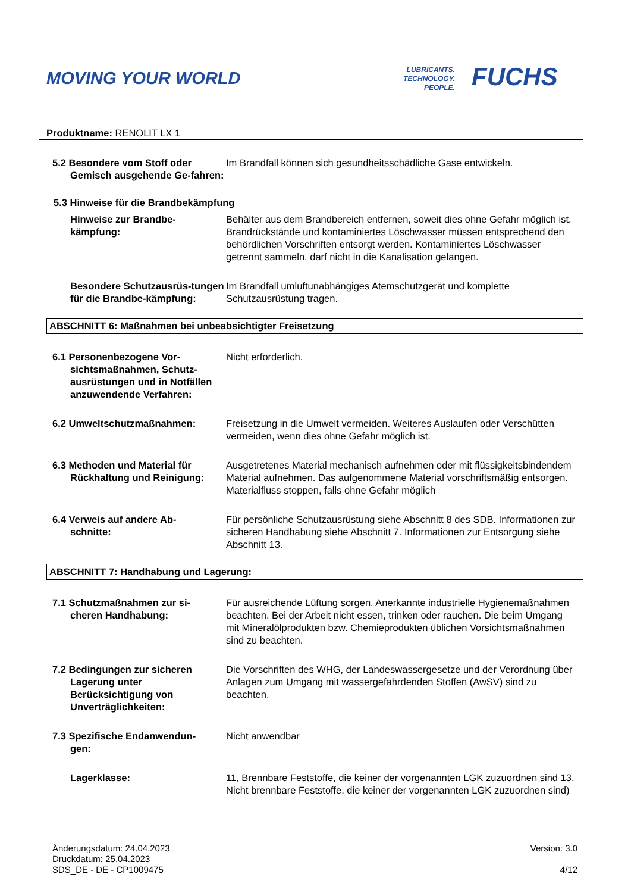MOVING YOUR WORLD
LUBRICANTS.
TECHNOLOGY.
PEOPLE.
FUCHS
Produktname: RENOLIT LX 1
5.2 Besondere vom Stoff oder
Gemisch ausgehende Ge-fahren:
Im Brandfall können sich gesundheitsschädliche Gase entwickeln.
5.3 Hinweise für die Brandbekämpfung
Hinweise zur Brandbe-kämpfung:
Behälter aus dem Brandbereich entfernen, soweit dies ohne Gefahr möglich ist. Brandrückstände und kontaminiertes Löschwasser müssen entsprechend den behördlichen Vorschriften entsorgt werden. Kontaminiertes Löschwasser getrennt sammeln, darf nicht in die Kanalisation gelangen.
Besondere Schutzausrüs-tungen für die Brandbe-kämpfung:
Im Brandfall umluftunabhängiges Atemschutzgerät und komplette Schutzausrüstung tragen.
ABSCHNITT 6: Maßnahmen bei unbeabsichtigter Freisetzung
6.1 Personenbezogene Vor-
sichtsmaßnahmen, Schutz-ausrüstungen und in Notfällen anzuwendende Verfahren:
Nicht erforderlich.
6.2 Umweltschutzmaßnahmen: Freisetzung in die Umwelt vermeiden. Weiteres Auslaufen oder Verschütten vermeiden, wenn dies ohne Gefahr möglich ist.
6.3 Methoden und Material für
Rückhaltung und Reinigung:
Ausgetretenes Material mechanisch aufnehmen oder mit flüssigkeitsbindendem Material aufnehmen. Das aufgenommene Material vorschriftsmäßig entsorgen. Materialfluss stoppen, falls ohne Gefahr möglich
6.4 Verweis auf andere Ab-
schnitte:
Für persönliche Schutzausrüstung siehe Abschnitt 8 des SDB. Informationen zur sicheren Handhabung siehe Abschnitt 7. Informationen zur Entsorgung siehe Abschnitt 13.
ABSCHNITT 7: Handhabung und Lagerung:
7.1 Schutzmaßnahmen zur si-
cheren Handhabung:
Für ausreichende Lüftung sorgen. Anerkannte industrielle Hygienemaßnahmen beachten. Bei der Arbeit nicht essen, trinken oder rauchen. Die beim Umgang mit Mineralölprodukten bzw. Chemieprodukten üblichen Vorsichtsmaßnahmen sind zu beachten.
7.2 Bedingungen zur sicheren
Lagerung unter Berücksichtigung von Unverträglichkeiten:
Die Vorschriften des WHG, der Landeswassergesetze und der Verordnung über Anlagen zum Umgang mit wassergefährdenden Stoffen (AwSV) sind zu beachten.
7.3 Spezifische Endanwendun-
gen:
Nicht anwendbar
Lagerklasse: 11, Brennbare Feststoffe, die keiner der vorgenannten LGK zuzuordnen sind 13, Nicht brennbare Feststoffe, die keiner der vorgenannten LGK zuzuordnen sind)
Änderungsdatum: 24.04.2023
Druckdatum: 25.04.2023
SDS_DE - DE - CP1009475
Version: 3.0
4/12